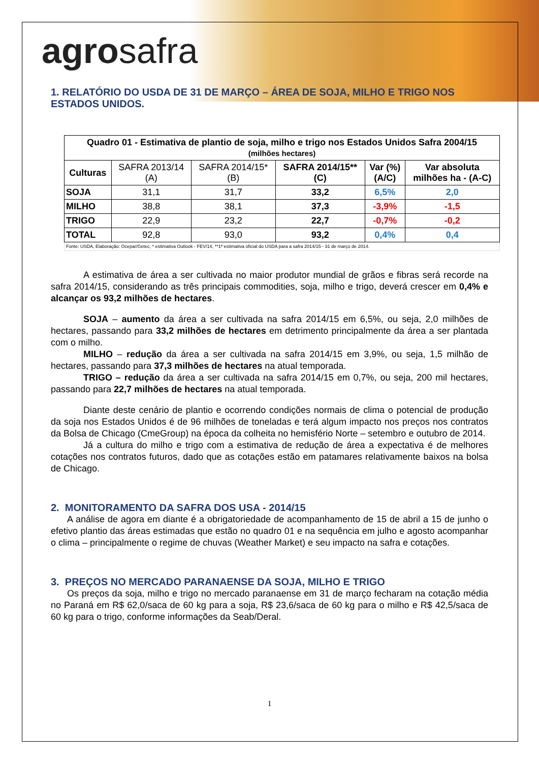agrosafra
1. RELATÓRIO DO USDA DE 31 DE MARÇO – ÁREA DE SOJA, MILHO E TRIGO NOS ESTADOS UNIDOS.
| Quadro 01 - Estimativa de plantio de soja, milho e trigo nos Estados Unidos Safra 2004/15 (milhões hectares) | | | | | |
| --- | --- | --- | --- | --- | --- |
| Culturas | SAFRA 2013/14 (A) | SAFRA 2014/15* (B) | SAFRA 2014/15** (C) | Var (%) (A/C) | Var absoluta milhões ha - (A-C) |
| SOJA | 31,1 | 31,7 | 33,2 | 6,5% | 2,0 |
| MILHO | 38,8 | 38,1 | 37,3 | -3,9% | -1,5 |
| TRIGO | 22,9 | 23,2 | 22,7 | -0,7% | -0,2 |
| TOTAL | 92,8 | 93,0 | 93,2 | 0,4% | 0,4 |
| Fonte: USDA, Elaboração: Ocepar/Getec, * estimativa Outlook - FEV/14, **1ª estimativa oficial do USDA para a safra 2014/15 - 31 de março de 2014. | | | | | |
A estimativa de área a ser cultivada no maior produtor mundial de grãos e fibras será recorde na safra 2014/15, considerando as três principais commodities, soja, milho e trigo, deverá crescer em 0,4% e alcançar os 93,2 milhões de hectares.
SOJA – aumento da área a ser cultivada na safra 2014/15 em 6,5%, ou seja, 2,0 milhões de hectares, passando para 33,2 milhões de hectares em detrimento principalmente da área a ser plantada com o milho.
MILHO – redução da área a ser cultivada na safra 2014/15 em 3,9%, ou seja, 1,5 milhão de hectares, passando para 37,3 milhões de hectares na atual temporada.
TRIGO – redução da área a ser cultivada na safra 2014/15 em 0,7%, ou seja, 200 mil hectares, passando para 22,7 milhões de hectares na atual temporada.
Diante deste cenário de plantio e ocorrendo condições normais de clima o potencial de produção da soja nos Estados Unidos é de 96 milhões de toneladas e terá algum impacto nos preços nos contratos da Bolsa de Chicago (CmeGroup) na época da colheita no hemisfério Norte – setembro e outubro de 2014.
Já a cultura do milho e trigo com a estimativa de redução de área a expectativa é de melhores cotações nos contratos futuros, dado que as cotações estão em patamares relativamente baixos na bolsa de Chicago.
2. MONITORAMENTO DA SAFRA DOS USA - 2014/15
A análise de agora em diante é a obrigatoriedade de acompanhamento de 15 de abril a 15 de junho o efetivo plantio das áreas estimadas que estão no quadro 01 e na sequência em julho e agosto acompanhar o clima – principalmente o regime de chuvas (Weather Market) e seu impacto na safra e cotações.
3. PREÇOS NO MERCADO PARANAENSE DA SOJA, MILHO E TRIGO
Os preços da soja, milho e trigo no mercado paranaense em 31 de março fecharam na cotação média no Paraná em R$ 62,0/saca de 60 kg para a soja, R$ 23,6/saca de 60 kg para o milho e R$ 42,5/saca de 60 kg para o trigo, conforme informações da Seab/Deral.
1